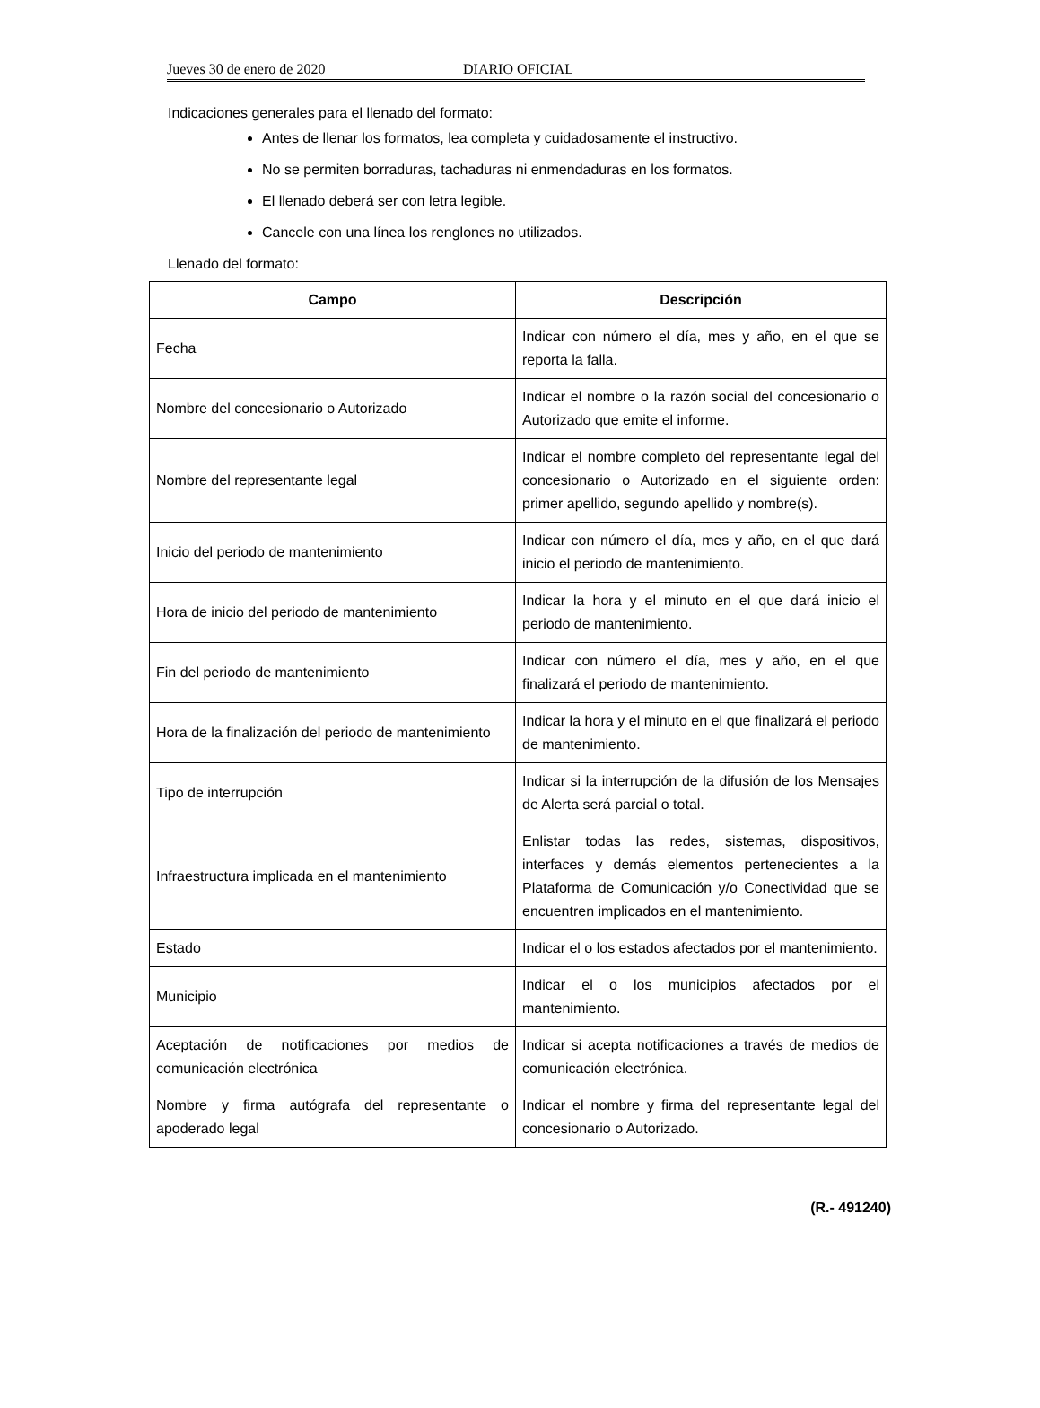Jueves 30 de enero de 2020 DIARIO OFICIAL
Indicaciones generales para el llenado del formato:
Antes de llenar los formatos, lea completa y cuidadosamente el instructivo.
No se permiten borraduras, tachaduras ni enmendaduras en los formatos.
El llenado deberá ser con letra legible.
Cancele con una línea los renglones no utilizados.
Llenado del formato:
| Campo | Descripción |
| --- | --- |
| Fecha | Indicar con número el día, mes y año, en el que se reporta la falla. |
| Nombre del concesionario o Autorizado | Indicar el nombre o la razón social del concesionario o Autorizado que emite el informe. |
| Nombre del representante legal | Indicar el nombre completo del representante legal del concesionario o Autorizado en el siguiente orden: primer apellido, segundo apellido y nombre(s). |
| Inicio del periodo de mantenimiento | Indicar con número el día, mes y año, en el que dará inicio el periodo de mantenimiento. |
| Hora de inicio del periodo de mantenimiento | Indicar la hora y el minuto en el que dará inicio el periodo de mantenimiento. |
| Fin del periodo de mantenimiento | Indicar con número el día, mes y año, en el que finalizará el periodo de mantenimiento. |
| Hora de la finalización del periodo de mantenimiento | Indicar la hora y el minuto en el que finalizará el periodo de mantenimiento. |
| Tipo de interrupción | Indicar si la interrupción de la difusión de los Mensajes de Alerta será parcial o total. |
| Infraestructura implicada en el mantenimiento | Enlistar todas las redes, sistemas, dispositivos, interfaces y demás elementos pertenecientes a la Plataforma de Comunicación y/o Conectividad que se encuentren implicados en el mantenimiento. |
| Estado | Indicar el o los estados afectados por el mantenimiento. |
| Municipio | Indicar el o los municipios afectados por el mantenimiento. |
| Aceptación de notificaciones por medios de comunicación electrónica | Indicar si acepta notificaciones a través de medios de comunicación electrónica. |
| Nombre y firma autógrafa del representante o apoderado legal | Indicar el nombre y firma del representante legal del concesionario o Autorizado. |
(R.- 491240)